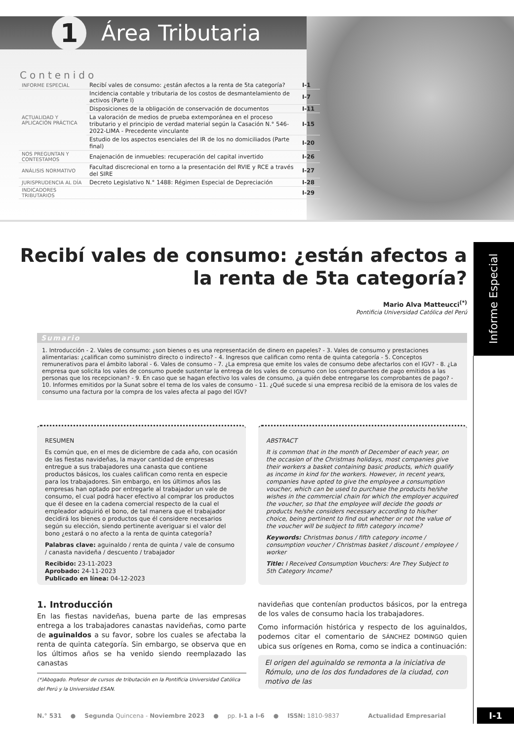1
Área Tributaria
Contenido
| INFORME ESPECIAL | Recibí vales de consumo: ¿están afectos a la renta de 5ta categoría? | I-1 |
| ACTUALIDAD Y APLICACIÓN PRÁCTICA | Incidencia contable y tributaria de los costos de desmantelamiento de activos (Parte I) | I-7 |
| | Disposiciones de la obligación de conservación de documentos | I-11 |
| | La valoración de medios de prueba extemporánea en el proceso tributario y el principio de verdad material según la Casación N.° 546-2022-LIMA - Precedente vinculante | I-15 |
| | Estudio de los aspectos esenciales del IR de los no domiciliados (Parte final) | I-20 |
| NOS PREGUNTAN Y CONTESTAMOS | Enajenación de inmuebles: recuperación del capital invertido | I-26 |
| ANÁLISIS NORMATIVO | Facultad discrecional en torno a la presentación del RVIE y RCE a través del SIRE | I-27 |
| JURISPRUDENCIA AL DÍA | Decreto Legislativo N.° 1488: Régimen Especial de Depreciación | I-28 |
| INDICADORES TRIBUTARIOS | | I-29 |
Informe Especial
Recibí vales de consumo: ¿están afectos a la renta de 5ta categoría?
Mario Alva Matteucci<sup>(*)</sup>
Pontificia Universidad Católica del Perú
Sumario
1. Introducción - 2. Vales de consumo: ¿son bienes o es una representación de dinero en papeles? - 3. Vales de consumo y prestaciones alimentarias: ¿califican como suministro directo o indirecto? - 4. Ingresos que califican como renta de quinta categoría - 5. Conceptos remunerativos para el ámbito laboral - 6. Vales de consumo - 7. ¿La empresa que emite los vales de consumo debe afectarlos con el IGV? - 8. ¿La empresa que solicita los vales de consumo puede sustentar la entrega de los vales de consumo con los comprobantes de pago emitidos a las personas que los recepcionan? - 9. En caso que se hagan efectivo los vales de consumo, ¿a quién debe entregarse los comprobantes de pago? - 10. Informes emitidos por la Sunat sobre el tema de los vales de consumo - 11. ¿Qué sucede si una empresa recibió de la emisora de los vales de consumo una factura por la compra de los vales afecta al pago del IGV?
RESUMEN
Es común que, en el mes de diciembre de cada año, con ocasión de las fiestas navideñas, la mayor cantidad de empresas entregue a sus trabajadores una canasta que contiene productos básicos, los cuales califican como renta en especie para los trabajadores. Sin embargo, en los últimos años las empresas han optado por entregarle al trabajador un vale de consumo, el cual podrá hacer efectivo al comprar los productos que él desee en la cadena comercial respecto de la cual el empleador adquirió el bono, de tal manera que el trabajador decidirá los bienes o productos que él considere necesarios según su elección, siendo pertinente averiguar si el valor del bono ¿estará o no afecto a la renta de quinta categoría?
Palabras clave: aguinaldo / renta de quinta / vale de consumo / canasta navideña / descuento / trabajador
Recibido: 23-11-2023
Aprobado: 24-11-2023
Publicado en línea: 04-12-2023
ABSTRACT
It is common that in the month of December of each year, on the occasion of the Christmas holidays, most companies give their workers a basket containing basic products, which qualify as income in kind for the workers. However, in recent years, companies have opted to give the employee a consumption voucher, which can be used to purchase the products he/she wishes in the commercial chain for which the employer acquired the voucher, so that the employee will decide the goods or products he/she considers necessary according to his/her choice, being pertinent to find out whether or not the value of the voucher will be subject to fifth category income?
Keywords: Christmas bonus / fifth category income / consumption voucher / Christmas basket / discount / employee / worker
Title: I Received Consumption Vouchers: Are They Subject to 5th Category Income?
1. Introducción
En las fiestas navideñas, buena parte de las empresas entrega a los trabajadores canastas navideñas, como parte de aguinaldos a su favor, sobre los cuales se afectaba la renta de quinta categoría. Sin embargo, se observa que en los últimos años se ha venido siendo reemplazado las canastas
(*)Abogado. Profesor de cursos de tributación en la Pontificia Universidad Católica del Perú y la Universidad ESAN.
navideñas que contenían productos básicos, por la entrega de los vales de consumo hacia los trabajadores.
Como información histórica y respecto de los aguinaldos, podemos citar el comentario de SÁNCHEZ DOMINGO quien ubica sus orígenes en Roma, como se indica a continuación:
El origen del aguinaldo se remonta a la iniciativa de Rómulo, uno de los dos fundadores de la ciudad, con motivo de las
N.° 531 ● Segunda Quincena - Noviembre 2023 ● pp. I-1 a I-6 ● ISSN: 1810-9837 Actualidad Empresarial I-1